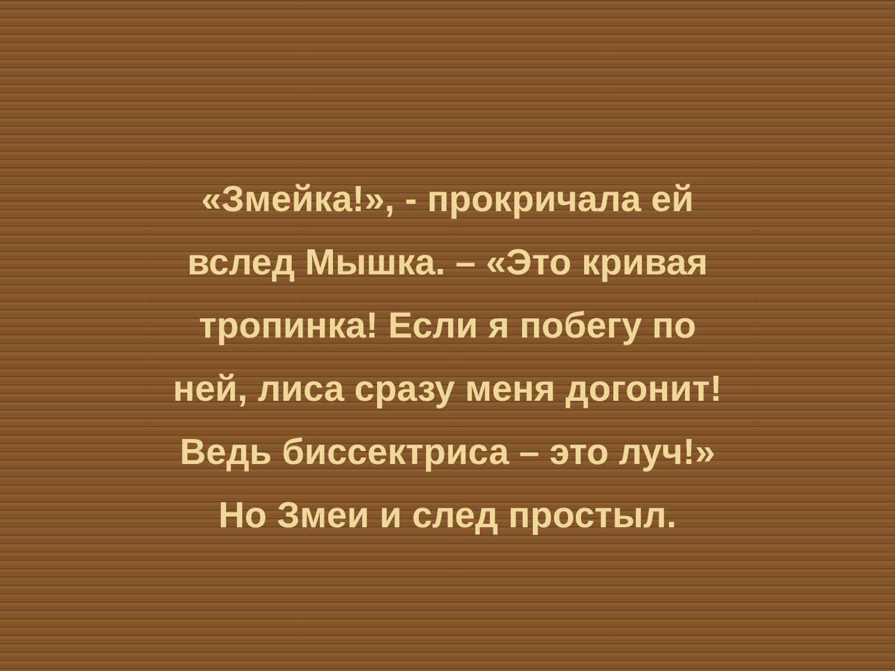«Змейка!», - прокричала ей
вслед Мышка. – «Это кривая
тропинка! Если я побегу по
ней, лиса сразу меня догонит!
Ведь биссектриса – это луч!»
Но Змеи и след простыл.